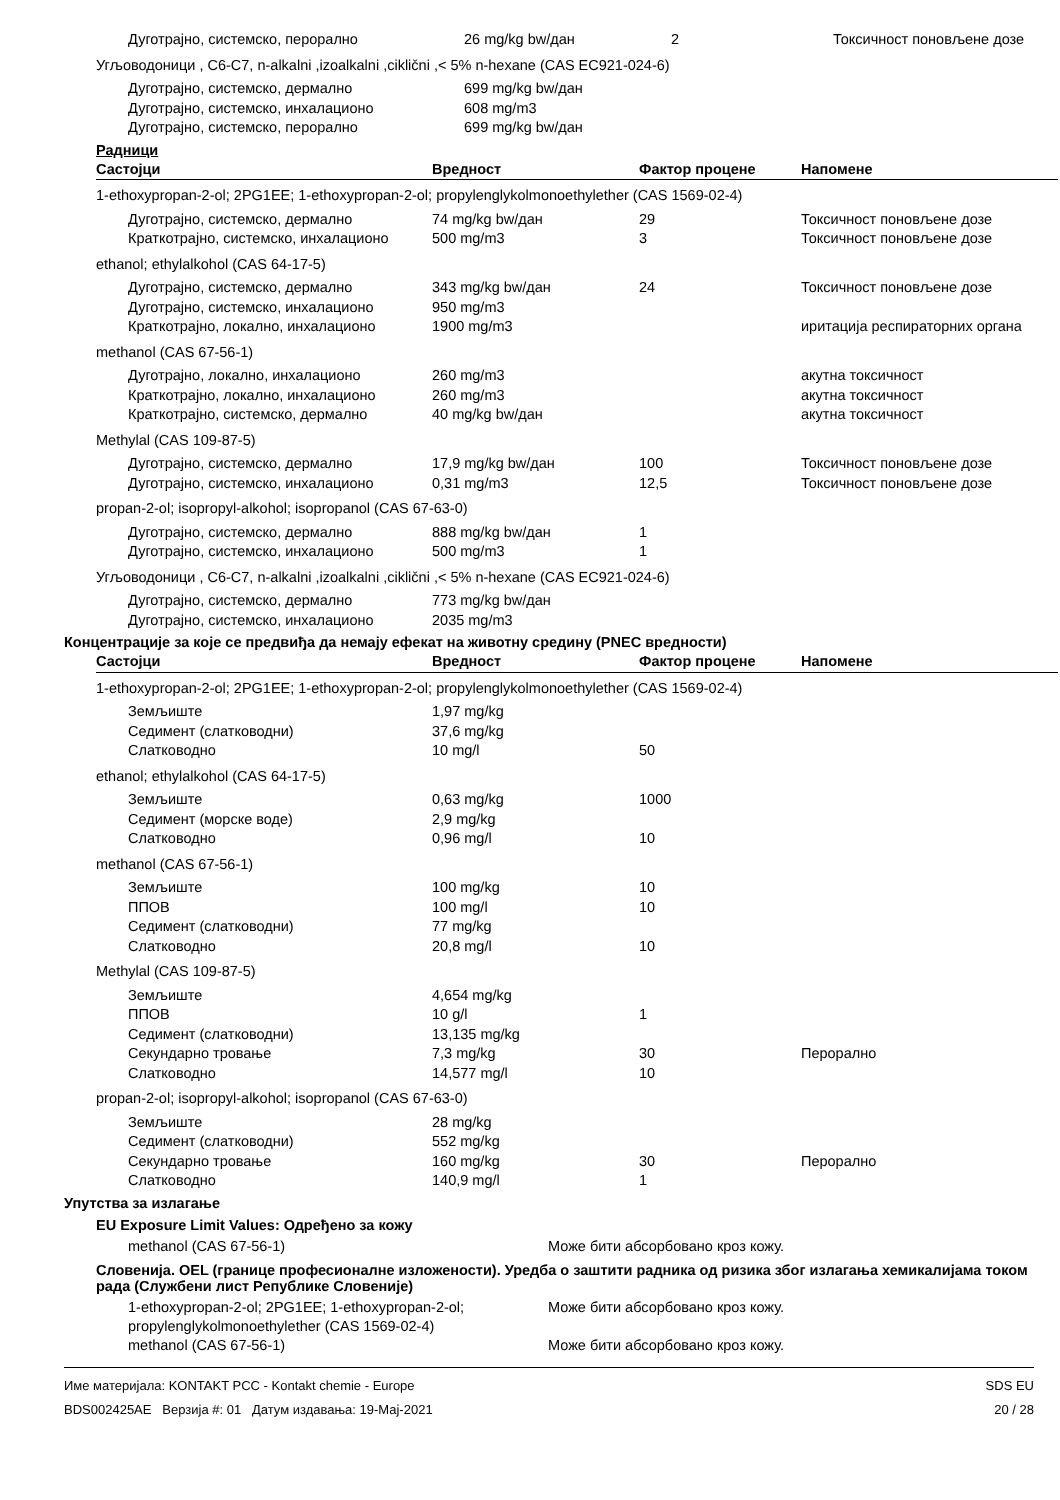| Дуготрајно, системско, перорално | 26 mg/kg bw/дан | 2 | Токсичност поновљене дозе |
| Угљоводоници , C6-C7, n-alkalni ,izoalkalni ,ciklični ,< 5% n-hexane (CAS EC921-024-6) | | | |
| Дуготрајно, системско, дермално | 699 mg/kg bw/дан | | |
| Дуготрајно, системско, инхалационо | 608 mg/m3 | | |
| Дуготрајно, системско, перорално | 699 mg/kg bw/дан | | |
Радници
| Састојци | Вредност | Фактор процене | Напомене |
| --- | --- | --- | --- |
| 1-ethoxypropan-2-ol; 2PG1EE; 1-ethoxypropan-2-ol; propylenglykolmonoethylether (CAS 1569-02-4) | | | |
| Дуготрајно, системско, дермално | 74 mg/kg bw/дан | 29 | Токсичност поновљене дозе |
| Краткотрајно, системско, инхалационо | 500 mg/m3 | 3 | Токсичност поновљене дозе |
| ethanol; ethylalkohol (CAS 64-17-5) | | | |
| Дуготрајно, системско, дермално | 343 mg/kg bw/дан | 24 | Токсичност поновљене дозе |
| Дуготрајно, системско, инхалационо | 950 mg/m3 | | |
| Краткотрајно, локално, инхалационо | 1900 mg/m3 | | иритација респираторних органа |
| methanol (CAS 67-56-1) | | | |
| Дуготрајно, локално, инхалационо | 260 mg/m3 | | акутна токсичност |
| Краткотрајно, локално, инхалационо | 260 mg/m3 | | акутна токсичност |
| Краткотрајно, системско, дермално | 40 mg/kg bw/дан | | акутна токсичност |
| Methylal (CAS 109-87-5) | | | |
| Дуготрајно, системско, дермално | 17,9 mg/kg bw/дан | 100 | Токсичност поновљене дозе |
| Дуготрајно, системско, инхалационо | 0,31 mg/m3 | 12,5 | Токсичност поновљене дозе |
| propan-2-ol; isopropyl-alkohol; isopropanol (CAS 67-63-0) | | | |
| Дуготрајно, системско, дермално | 888 mg/kg bw/дан | 1 | |
| Дуготрајно, системско, инхалационо | 500 mg/m3 | 1 | |
| Угљоводоници , C6-C7, n-alkalni ,izoalkalni ,ciklični ,< 5% n-hexane (CAS EC921-024-6) | | | |
| Дуготрајно, системско, дермално | 773 mg/kg bw/дан | | |
| Дуготрајно, системско, инхалационо | 2035 mg/m3 | | |
Концентрације за које се предвиђа да немају ефекат на животну средину (PNEC вредности)
| Састојци | Вредност | Фактор процене | Напомене |
| --- | --- | --- | --- |
| 1-ethoxypropan-2-ol; 2PG1EE; 1-ethoxypropan-2-ol; propylenglykolmonoethylether (CAS 1569-02-4) | | | |
| Земљиште | 1,97 mg/kg | | |
| Седимент (слатководни) | 37,6 mg/kg | | |
| Слатководно | 10 mg/l | 50 | |
| ethanol; ethylalkohol (CAS 64-17-5) | | | |
| Земљиште | 0,63 mg/kg | 1000 | |
| Седимент (морске воде) | 2,9 mg/kg | | |
| Слатководно | 0,96 mg/l | 10 | |
| methanol (CAS 67-56-1) | | | |
| Земљиште | 100 mg/kg | 10 | |
| ППОВ | 100 mg/l | 10 | |
| Седимент (слатководни) | 77 mg/kg | | |
| Слатководно | 20,8 mg/l | 10 | |
| Methylal (CAS 109-87-5) | | | |
| Земљиште | 4,654 mg/kg | | |
| ППОВ | 10 g/l | 1 | |
| Седимент (слатководни) | 13,135 mg/kg | | |
| Секундарно тровање | 7,3 mg/kg | 30 | Перорално |
| Слатководно | 14,577 mg/l | 10 | |
| propan-2-ol; isopropyl-alkohol; isopropanol (CAS 67-63-0) | | | |
| Земљиште | 28 mg/kg | | |
| Седимент (слатководни) | 552 mg/kg | | |
| Секундарно тровање | 160 mg/kg | 30 | Перорално |
| Слатководно | 140,9 mg/l | 1 | |
Упутства за излагање
EU Exposure Limit Values: Одређено за кожу
methanol (CAS 67-56-1) Може бити абсорбовано кроз кожу.
Словенија. OEL (границе професионалне изложености). Уредба о заштити радника од ризика због излагања хемикалијама током рада (Службени лист Републике Словеније)
1-ethoxypropan-2-ol; 2PG1EE; 1-ethoxypropan-2-ol; propylenglykolmonoethylether (CAS 1569-02-4)
Може бити абсорбовано кроз кожу.
methanol (CAS 67-56-1) Може бити абсорбовано кроз кожу.
Име материјала: KONTAKT PCC - Kontakt chemie - Europe
BDS002425AE Верзија #: 01 Датум издавања: 19-Мај-2021
SDS EU
20 / 28